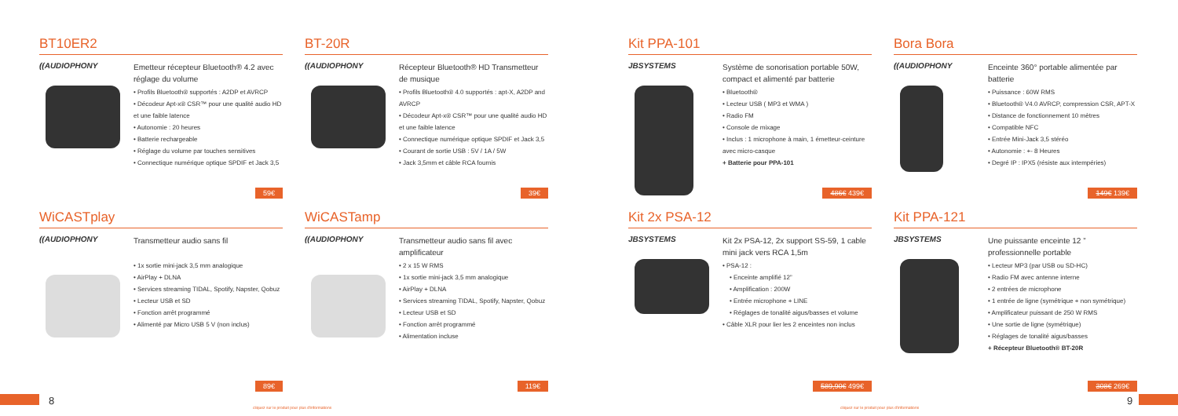BT10ER2
((AUDIOPHONY
Emetteur récepteur Bluetooth® 4.2 avec réglage du volume
• Profils Bluetooth® supportés : A2DP et AVRCP
• Décodeur Apt-x® CSR™ pour une qualité audio HD et une faible latence
• Autonomie : 20 heures
• Batterie rechargeable
• Réglage du volume par touches sensitives
• Connectique numérique optique SPDIF et Jack 3,5
59€
BT-20R
((AUDIOPHONY
Récepteur Bluetooth® HD Transmetteur de musique
• Profils Bluetooth® 4.0 supportés : apt-X, A2DP and AVRCP
• Décodeur Apt-x® CSR™ pour une qualité audio HD et une faible latence
• Connectique numérique optique SPDIF et Jack 3,5
• Courant de sortie USB : 5V / 1A / 5W
• Jack 3,5mm et câble RCA fournis
39€
WiCASTplay
((AUDIOPHONY
Transmetteur audio sans fil
• 1x sortie mini-jack 3,5 mm analogique
• AirPlay + DLNA
• Services streaming TIDAL, Spotify, Napster, Qobuz
• Lecteur USB et SD
• Fonction arrêt programmé
• Alimenté par Micro USB 5 V (non inclus)
89€
WiCASTamp
((AUDIOPHONY
Transmetteur audio sans fil avec amplificateur
• 2 x 15 W RMS
• 1x sortie mini-jack 3,5 mm analogique
• AirPlay + DLNA
• Services streaming TIDAL, Spotify, Napster, Qobuz
• Lecteur USB et SD
• Fonction arrêt programmé
• Alimentation incluse
119€
8
cliquez sur le produit pour plus d'informations
Kit PPA-101
JBSYSTEMS
Système de sonorisation portable 50W, compact et alimenté par batterie
• Bluetooth®
• Lecteur USB ( MP3 et WMA )
• Radio FM
• Console de mixage
• Inclus : 1 microphone à main, 1 émetteur-ceinture avec micro-casque
+ Batterie pour PPA-101
486€ 439€
Bora Bora
((AUDIOPHONY
Enceinte 360° portable alimentée par batterie
• Puissance : 60W RMS
• Bluetooth® V4.0 AVRCP, compression CSR, APT-X
• Distance de fonctionnement 10 mètres
• Compatible NFC
• Entrée Mini-Jack 3,5 stéréo
• Autonomie : +- 8 Heures
• Degré IP : IPX5 (résiste aux intempéries)
149€ 139€
Kit 2x PSA-12
JBSYSTEMS
Kit 2x PSA-12, 2x support SS-59, 1 cable mini jack vers RCA 1,5m
• PSA-12 :
• Enceinte amplifié 12”
• Amplification : 200W
• Entrée microphone + LINE
• Réglages de tonalité aigus/basses et volume
• Câble XLR pour lier les 2 enceintes non inclus
589,90€ 499€
Kit PPA-121
JBSYSTEMS
Une puissante enceinte 12 ” professionnelle portable
• Lecteur MP3 (par USB ou SD-HC)
• Radio FM avec antenne interne
• 2 entrées de microphone
• 1 entrée de ligne (symétrique + non symétrique)
• Amplificateur puissant de 250 W RMS
• Une sortie de ligne (symétrique)
• Réglages de tonalité aigus/basses
+ Récepteur Bluetooth® BT-20R
308€ 269€
cliquez sur le produit pour plus d'informations
9